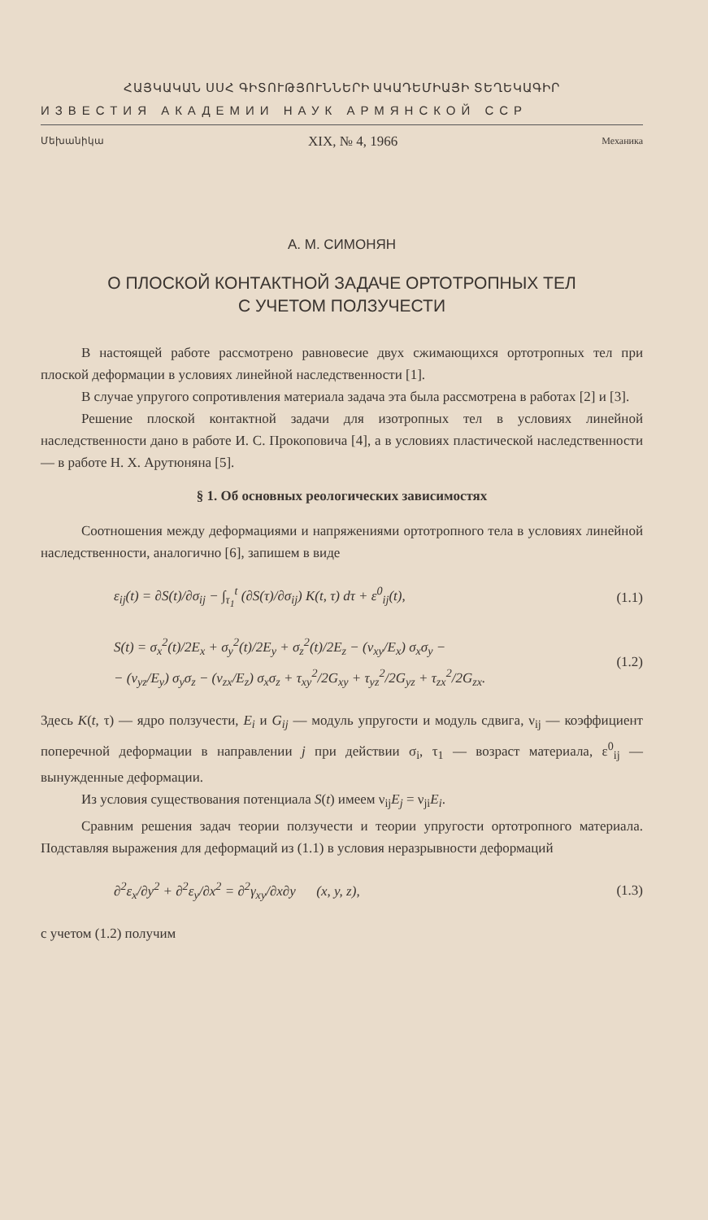ՀԱՅԿԱԿԱՆ ՍՍՀ ԳԻՏՈՒԹՅՈՒՆՆԵՐԻ ԱԿԱԴԵՄԻԱՅԻ ՏԵՂԵԿԱԳԻՐ
ИЗВЕСТИЯ АКАДЕМИИ НАУК АРМЯНСКОЙ ССР
Մեխանիկա XIX, № 4, 1966 Механика
А. М. СИМОНЯН
О ПЛОСКОЙ КОНТАКТНОЙ ЗАДАЧЕ ОРТОТРОПНЫХ ТЕЛ
С УЧЕТОМ ПОЛЗУЧЕСТИ
В настоящей работе рассмотрено равновесие двух сжимающихся ортотропных тел при плоской деформации в условиях линейной наследственности [1].
В случае упругого сопротивления материала задача эта была рассмотрена в работах [2] и [3].
Решение плоской контактной задачи для изотропных тел в условиях линейной наследственности дано в работе И. С. Прокоповича [4], а в условиях пластической наследственности — в работе Н. Х. Арутюняна [5].
§ 1. Об основных реологических зависимостях
Соотношения между деформациями и напряжениями ортотропного тела в условиях линейной наследственности, аналогично [6], запишем в виде
ε<sub>ij</sub>(t) = ∂S(t)/∂σ<sub>ij</sub> − ∫<sub>τ<sub>1</sub></sub><sup>t</sup> (∂S(τ)/∂σ<sub>ij</sub>) K(t, τ) dτ + ε<sup>0</sup><sub>ij</sub>(t), (1.1)
S(t) = σ<sub>x</sub><sup>2</sup>(t)/2E<sub>x</sub> + σ<sub>y</sub><sup>2</sup>(t)/2E<sub>y</sub> + σ<sub>z</sub><sup>2</sup>(t)/2E<sub>z</sub> − (ν<sub>xy</sub>/E<sub>x</sub>) σ<sub>x</sub>σ<sub>y</sub> −
− (ν<sub>yz</sub>/E<sub>y</sub>) σ<sub>y</sub>σ<sub>z</sub> − (ν<sub>zx</sub>/E<sub>z</sub>) σ<sub>x</sub>σ<sub>z</sub> + τ<sub>xy</sub><sup>2</sup>/2G<sub>xy</sub> + τ<sub>yz</sub><sup>2</sup>/2G<sub>yz</sub> + τ<sub>zx</sub><sup>2</sup>/2G<sub>zx</sub>. (1.2)
Здесь K(t, τ) — ядро ползучести, E<sub>i</sub> и G<sub>ij</sub> — модуль упругости и модуль сдвига, ν<sub>ij</sub> — коэффициент поперечной деформации в направлении j при действии σ<sub>i</sub>, τ<sub>1</sub> — возраст материала, ε<sup>0</sup><sub>ij</sub> — вынужденные деформации.
Из условия существования потенциала S(t) имеем ν<sub>ij</sub>E<sub>j</sub> = ν<sub>ji</sub>E<sub>i</sub>.
Сравним решения задач теории ползучести и теории упругости ортотропного материала. Подставляя выражения для деформаций из (1.1) в условия неразрывности деформаций
∂<sup>2</sup>ε<sub>x</sub>/∂y<sup>2</sup> + ∂<sup>2</sup>ε<sub>y</sub>/∂x<sup>2</sup> = ∂<sup>2</sup>γ<sub>xy</sub>/∂x∂y (x, y, z), (1.3)
с учетом (1.2) получим